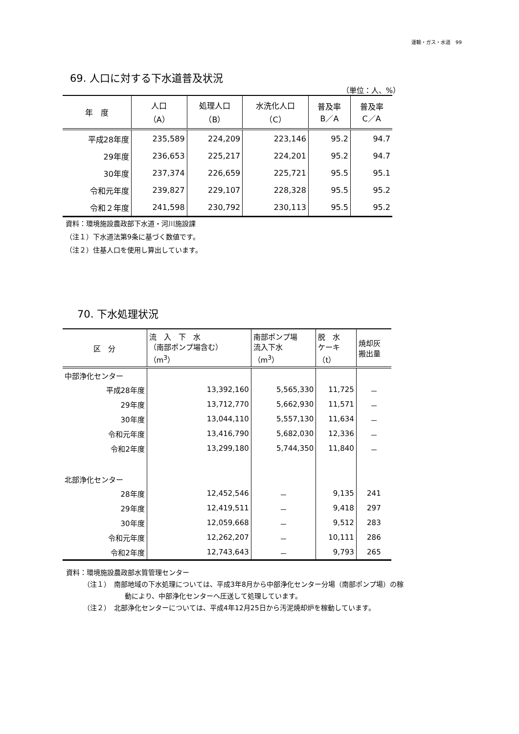運輸・ガス・水道　99
69. 人口に対する下水道普及状況
（単位：人、%）
| 年 度 | 人口 （A） | 処理人口 （B） | 水洗化人口 （C） | 普及率 B／A | 普及率 C／A |
| --- | --- | --- | --- | --- | --- |
| 平成28年度 | 235,589 | 224,209 | 223,146 | 95.2 | 94.7 |
| 29年度 | 236,653 | 225,217 | 224,201 | 95.2 | 94.7 |
| 30年度 | 237,374 | 226,659 | 225,721 | 95.5 | 95.1 |
| 令和元年度 | 239,827 | 229,107 | 228,328 | 95.5 | 95.2 |
| 令和２年度 | 241,598 | 230,792 | 230,113 | 95.5 | 95.2 |
資料：環境施設農政部下水道・河川施設課
（注１）下水道法第9条に基づく数値です。
（注２）住基人口を使用し算出しています。
70. 下水処理状況
| 区 分 | 流 入 下 水 （南部ポンプ場含む） （m<sup>3</sup>） | 南部ポンプ場 流入下水 （m<sup>3</sup>） | 脱 水 ケーキ （t） | 焼却灰 搬出量 |
| --- | --- | --- | --- | --- |
| 中部浄化センター | | | | |
| 平成28年度 | 13,392,160 | 5,565,330 | 11,725 | － |
| 29年度 | 13,712,770 | 5,662,930 | 11,571 | － |
| 30年度 | 13,044,110 | 5,557,130 | 11,634 | － |
| 令和元年度 | 13,416,790 | 5,682,030 | 12,336 | － |
| 令和2年度 | 13,299,180 | 5,744,350 | 11,840 | － |
| 北部浄化センター | | | | |
| 28年度 | 12,452,546 | － | 9,135 | 241 |
| 29年度 | 12,419,511 | － | 9,418 | 297 |
| 30年度 | 12,059,668 | － | 9,512 | 283 |
| 令和元年度 | 12,262,207 | － | 10,111 | 286 |
| 令和2年度 | 12,743,643 | － | 9,793 | 265 |
資料：環境施設農政部水質管理センター
（注１）　南部地域の下水処理については、平成3年8月から中部浄化センター分場（南部ポンプ場）の稼動により、中部浄化センターへ圧送して処理しています。
（注２）　北部浄化センターについては、平成4年12月25日から汚泥焼却炉を稼動しています。